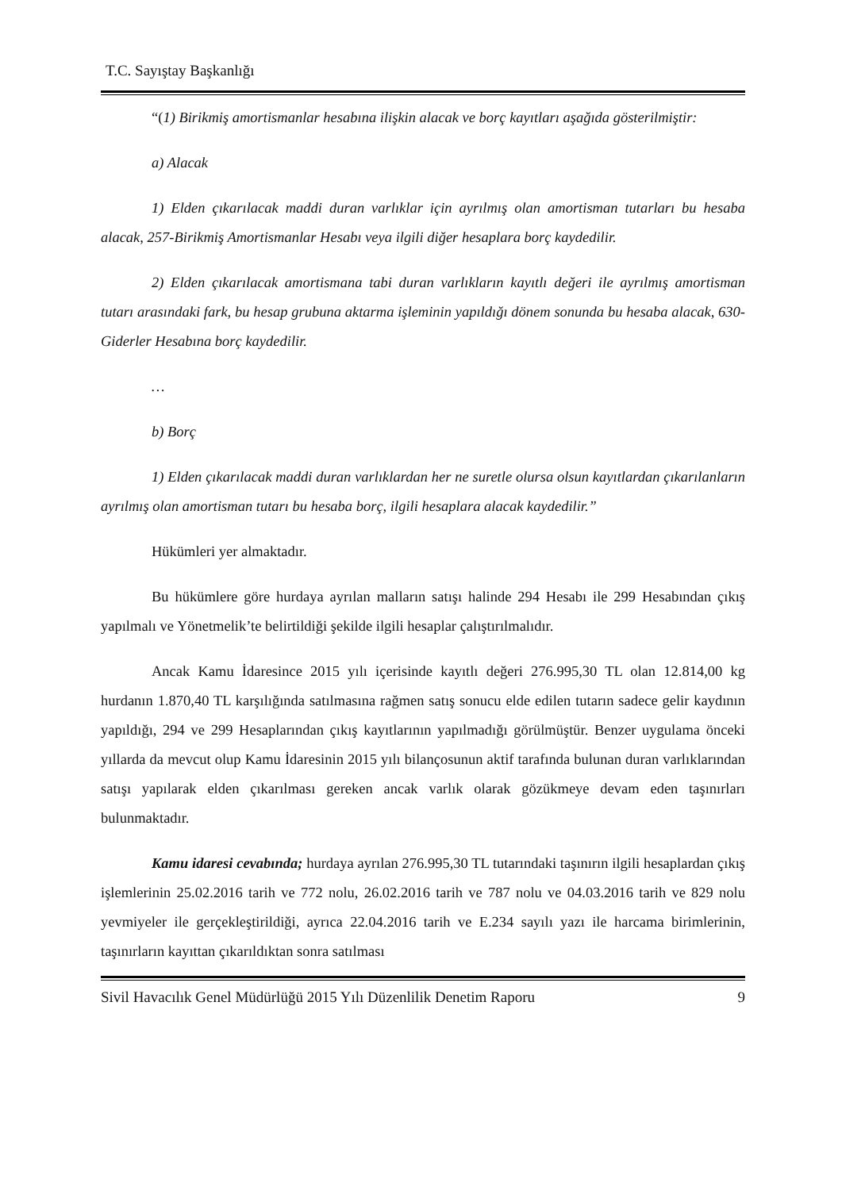T.C. Sayıştay Başkanlığı
“(1) Birikmiş amortismanlar hesabına ilişkin alacak ve borç kayıtları aşağıda gösterilmiştir:
a) Alacak
1) Elden çıkarılacak maddi duran varlıklar için ayrılmış olan amortisman tutarları bu hesaba alacak, 257-Birikmiş Amortismanlar Hesabı veya ilgili diğer hesaplara borç kaydedilir.
2) Elden çıkarılacak amortismana tabi duran varlıkların kayıtlı değeri ile ayrılmış amortisman tutarı arasındaki fark, bu hesap grubuna aktarma işleminin yapıldığı dönem sonunda bu hesaba alacak, 630-Giderler Hesabına borç kaydedilir.
…
b) Borç
1) Elden çıkarılacak maddi duran varlıklardan her ne suretle olursa olsun kayıtlardan çıkarılanların ayrılmış olan amortisman tutarı bu hesaba borç, ilgili hesaplara alacak kaydedilir.”
Hükümleri yer almaktadır.
Bu hükümlere göre hurdaya ayrılan malların satışı halinde 294 Hesabı ile 299 Hesabından çıkış yapılmalı ve Yönetmelik’te belirtildiği şekilde ilgili hesaplar çalıştırılmalıdır.
Ancak Kamu İdaresince 2015 yılı içerisinde kayıtlı değeri 276.995,30 TL olan 12.814,00 kg hurdanın 1.870,40 TL karşılığında satılmasına rağmen satış sonucu elde edilen tutarın sadece gelir kaydının yapıldığı, 294 ve 299 Hesaplarından çıkış kayıtlarının yapılmadığı görülmüştür. Benzer uygulama önceki yıllarda da mevcut olup Kamu İdaresinin 2015 yılı bilançosunun aktif tarafında bulunan duran varlıklarından satışı yapılarak elden çıkarılması gereken ancak varlık olarak gözükmeye devam eden taşınırları bulunmaktadır.
Kamu idaresi cevabında; hurdaya ayrılan 276.995,30 TL tutarındaki taşınırın ilgili hesaplardan çıkış işlemlerinin 25.02.2016 tarih ve 772 nolu, 26.02.2016 tarih ve 787 nolu ve 04.03.2016 tarih ve 829 nolu yevmiyeler ile gerçekleştirildiği, ayrıca 22.04.2016 tarih ve E.234 sayılı yazı ile harcama birimlerinin, taşınırların kayıttan çıkarıldıktan sonra satılması
Sivil Havacılık Genel Müdürlüğü 2015 Yılı Düzenlilik Denetim Raporu 9